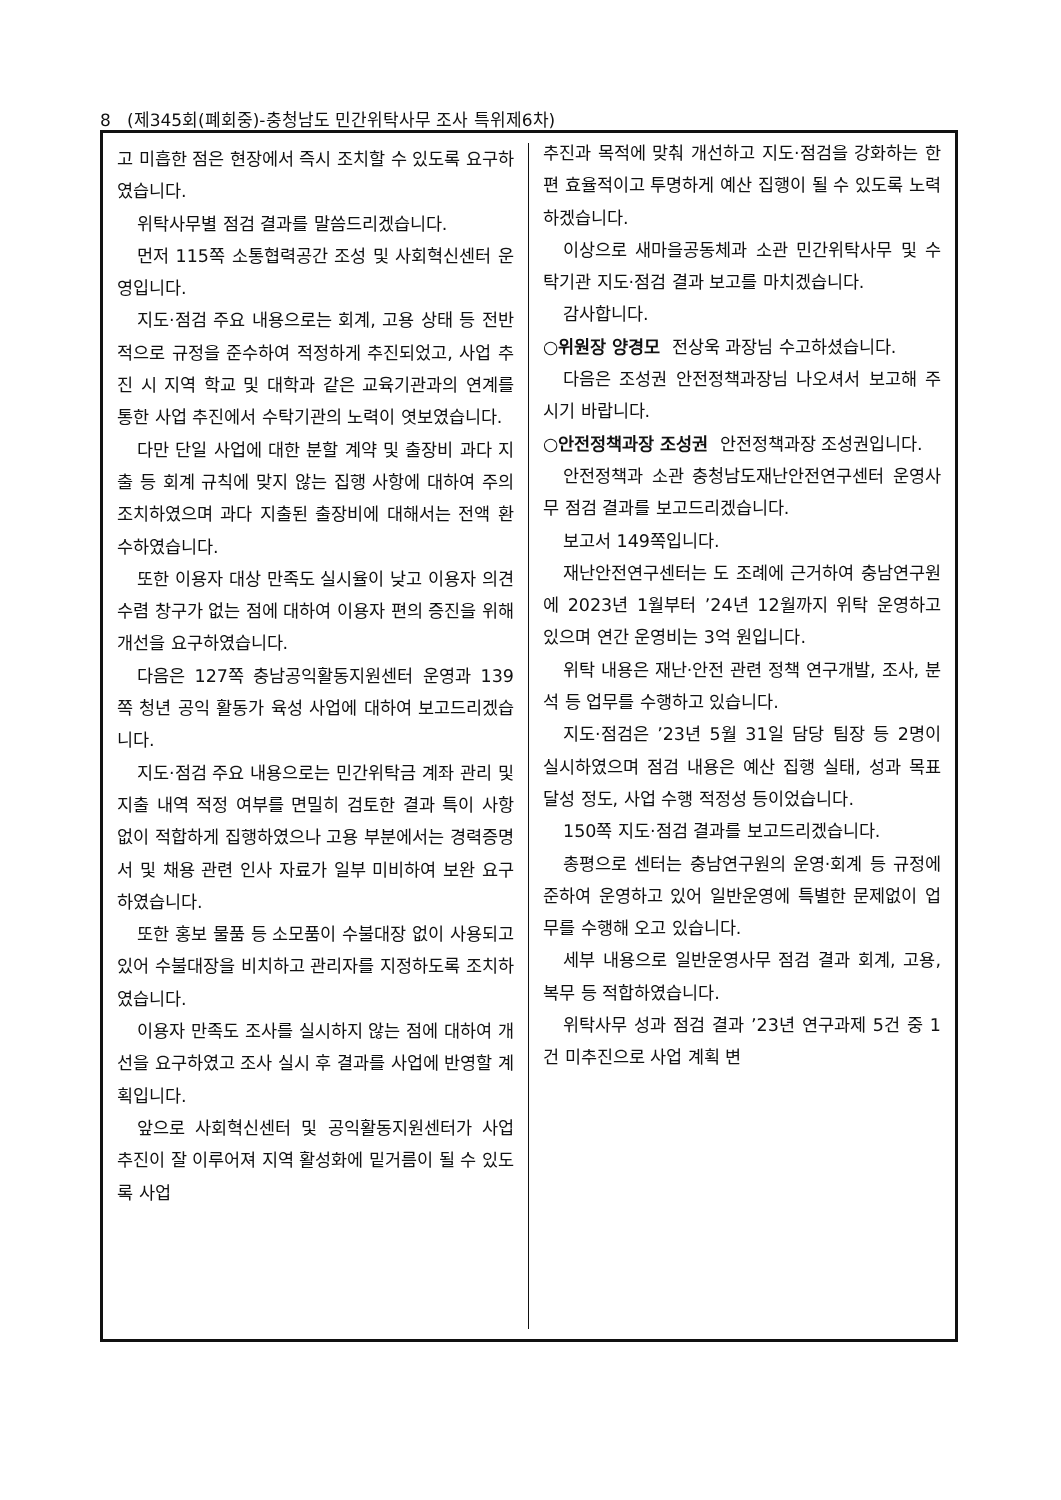8 (제345회(폐회중)-충청남도 민간위탁사무 조사 특위제6차)
고 미흡한 점은 현장에서 즉시 조치할 수 있도록 요구하였습니다.
위탁사무별 점검 결과를 말씀드리겠습니다.
먼저 115쪽 소통협력공간 조성 및 사회혁신센터 운영입니다.
지도·점검 주요 내용으로는 회계, 고용 상태 등 전반적으로 규정을 준수하여 적정하게 추진되었고, 사업 추진 시 지역 학교 및 대학과 같은 교육기관과의 연계를 통한 사업 추진에서 수탁기관의 노력이 엿보였습니다.
다만 단일 사업에 대한 분할 계약 및 출장비 과다 지출 등 회계 규칙에 맞지 않는 집행 사항에 대하여 주의 조치하였으며 과다 지출된 출장비에 대해서는 전액 환수하였습니다.
또한 이용자 대상 만족도 실시율이 낮고 이용자 의견 수렴 창구가 없는 점에 대하여 이용자 편의 증진을 위해 개선을 요구하였습니다.
다음은 127쪽 충남공익활동지원센터 운영과 139쪽 청년 공익 활동가 육성 사업에 대하여 보고드리겠습니다.
지도·점검 주요 내용으로는 민간위탁금 계좌 관리 및 지출 내역 적정 여부를 면밀히 검토한 결과 특이 사항 없이 적합하게 집행하였으나 고용 부분에서는 경력증명서 및 채용 관련 인사 자료가 일부 미비하여 보완 요구하였습니다.
또한 홍보 물품 등 소모품이 수불대장 없이 사용되고 있어 수불대장을 비치하고 관리자를 지정하도록 조치하였습니다.
이용자 만족도 조사를 실시하지 않는 점에 대하여 개선을 요구하였고 조사 실시 후 결과를 사업에 반영할 계획입니다.
앞으로 사회혁신센터 및 공익활동지원센터가 사업 추진이 잘 이루어져 지역 활성화에 밑거름이 될 수 있도록 사업
추진과 목적에 맞춰 개선하고 지도·점검을 강화하는 한편 효율적이고 투명하게 예산 집행이 될 수 있도록 노력하겠습니다.
이상으로 새마을공동체과 소관 민간위탁사무 및 수탁기관 지도·점검 결과 보고를 마치겠습니다.
감사합니다.
○위원장 양경모 전상욱 과장님 수고하셨습니다.
다음은 조성권 안전정책과장님 나오셔서 보고해 주시기 바랍니다.
○안전정책과장 조성권 안전정책과장 조성권입니다.
안전정책과 소관 충청남도재난안전연구센터 운영사무 점검 결과를 보고드리겠습니다.
보고서 149쪽입니다.
재난안전연구센터는 도 조례에 근거하여 충남연구원에 2023년 1월부터 ’24년 12월까지 위탁 운영하고 있으며 연간 운영비는 3억 원입니다.
위탁 내용은 재난·안전 관련 정책 연구개발, 조사, 분석 등 업무를 수행하고 있습니다.
지도·점검은 ’23년 5월 31일 담당 팀장 등 2명이 실시하였으며 점검 내용은 예산 집행 실태, 성과 목표 달성 정도, 사업 수행 적정성 등이었습니다.
150쪽 지도·점검 결과를 보고드리겠습니다.
총평으로 센터는 충남연구원의 운영·회계 등 규정에 준하여 운영하고 있어 일반운영에 특별한 문제없이 업무를 수행해 오고 있습니다.
세부 내용으로 일반운영사무 점검 결과 회계, 고용, 복무 등 적합하였습니다.
위탁사무 성과 점검 결과 ’23년 연구과제 5건 중 1건 미추진으로 사업 계획 변